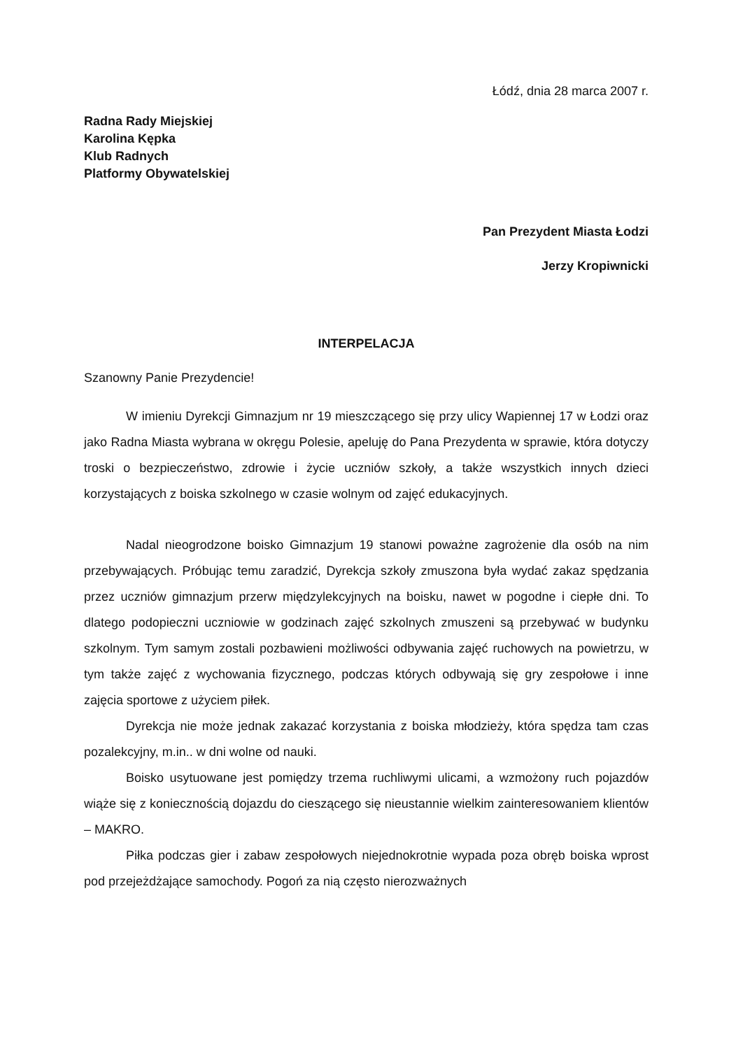Łódź, dnia 28 marca 2007 r.
Radna Rady Miejskiej
Karolina Kępka
Klub Radnych
Platformy Obywatelskiej
Pan Prezydent Miasta Łodzi
Jerzy Kropiwnicki
INTERPELACJA
Szanowny Panie Prezydencie!
W imieniu Dyrekcji Gimnazjum nr 19 mieszczącego się przy ulicy Wapiennej 17 w Łodzi oraz jako Radna Miasta wybrana w okręgu Polesie, apeluję do Pana Prezydenta w sprawie, która dotyczy troski o bezpieczeństwo, zdrowie i życie uczniów szkoły, a także wszystkich innych dzieci korzystających z boiska szkolnego w czasie wolnym od zajęć edukacyjnych.
Nadal nieogrodzone boisko Gimnazjum 19 stanowi poważne zagrożenie dla osób na nim przebywających. Próbując temu zaradzić, Dyrekcja szkoły zmuszona była wydać zakaz spędzania przez uczniów gimnazjum przerw międzylekcyjnych na boisku, nawet w pogodne i ciepłe dni. To dlatego podopieczni uczniowie w godzinach zajęć szkolnych zmuszeni są przebywać w budynku szkolnym. Tym samym zostali pozbawieni możliwości odbywania zajęć ruchowych na powietrzu, w tym także zajęć z wychowania fizycznego, podczas których odbywają się gry zespołowe i inne zajęcia sportowe z użyciem piłek.
Dyrekcja nie może jednak zakazać korzystania z boiska młodzieży, która spędza tam czas pozalekcyjny, m.in.. w dni wolne od nauki.
Boisko usytuowane jest pomiędzy trzema ruchliwymi ulicami, a wzmożony ruch pojazdów wiąże się z koniecznością dojazdu do cieszącego się nieustannie wielkim zainteresowaniem klientów – MAKRO.
Piłka podczas gier i zabaw zespołowych niejednokrotnie wypada poza obręb boiska wprost pod przejeżdżające samochody. Pogoń za nią często nierozważnych